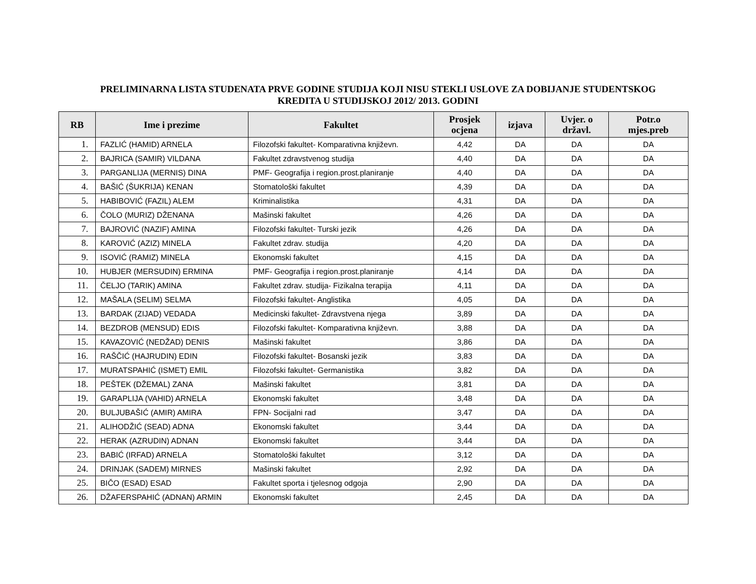PRELIMINARNA LISTA STUDENATA PRVE GODINE STUDIJA KOJI NISU STEKLI USLOVE ZA DOBIJANJE STUDENTSKOG
KREDITA U STUDIJSKOJ 2012/ 2013. GODINI
| RB | Ime i prezime | Fakultet | Prosjek ocjena | izjava | Uvjer. o državl. | Potr.o mjes.preb |
| --- | --- | --- | --- | --- | --- | --- |
| 1. | FAZLIĆ (HAMID) ARNELA | Filozofski fakultet- Komparativna književn. | 4,42 | DA | DA | DA |
| 2. | BAJRICA (SAMIR) VILDANA | Fakultet zdravstvenog studija | 4,40 | DA | DA | DA |
| 3. | PARGANLIJA (MERNIS) DINA | PMF- Geografija i region.prost.planiranje | 4,40 | DA | DA | DA |
| 4. | BAŠIĆ (ŠUKRIJA) KENAN | Stomatološki fakultet | 4,39 | DA | DA | DA |
| 5. | HABIBOVIĆ (FAZIL) ALEM | Kriminalistika | 4,31 | DA | DA | DA |
| 6. | ČOLO (MURIZ) DŽENANA | Mašinski fakultet | 4,26 | DA | DA | DA |
| 7. | BAJROVIĆ (NAZIF) AMINA | Filozofski fakultet- Turski jezik | 4,26 | DA | DA | DA |
| 8. | KAROVIĆ (AZIZ) MINELA | Fakultet zdrav. studija | 4,20 | DA | DA | DA |
| 9. | ISOVIĆ (RAMIZ) MINELA | Ekonomski fakultet | 4,15 | DA | DA | DA |
| 10. | HUBJER (MERSUDIN) ERMINA | PMF- Geografija i region.prost.planiranje | 4,14 | DA | DA | DA |
| 11. | ČELJO (TARIK) AMINA | Fakultet zdrav. studija- Fizikalna terapija | 4,11 | DA | DA | DA |
| 12. | MAŠALA (SELIM) SELMA | Filozofski fakultet- Anglistika | 4,05 | DA | DA | DA |
| 13. | BARDAK (ZIJAD) VEDADA | Medicinski fakultet- Zdravstvena njega | 3,89 | DA | DA | DA |
| 14. | BEZDROB (MENSUD) EDIS | Filozofski fakultet- Komparativna književn. | 3,88 | DA | DA | DA |
| 15. | KAVAZOVIĆ (NEDŽAD) DENIS | Mašinski fakultet | 3,86 | DA | DA | DA |
| 16. | RAŠČIĆ (HAJRUDIN) EDIN | Filozofski fakultet- Bosanski jezik | 3,83 | DA | DA | DA |
| 17. | MURATSPAHIĆ (ISMET) EMIL | Filozofski fakultet- Germanistika | 3,82 | DA | DA | DA |
| 18. | PEŠTEK (DŽEMAL) ZANA | Mašinski fakultet | 3,81 | DA | DA | DA |
| 19. | GARAPLIJA (VAHID) ARNELA | Ekonomski fakultet | 3,48 | DA | DA | DA |
| 20. | BULJUBAŠIĆ (AMIR) AMIRA | FPN- Socijalni rad | 3,47 | DA | DA | DA |
| 21. | ALIHODŽIĆ (SEAD) ADNA | Ekonomski fakultet | 3,44 | DA | DA | DA |
| 22. | HERAK (AZRUDIN) ADNAN | Ekonomski fakultet | 3,44 | DA | DA | DA |
| 23. | BABIĆ (IRFAD) ARNELA | Stomatološki fakultet | 3,12 | DA | DA | DA |
| 24. | DRINJAK (SADEM) MIRNES | Mašinski fakultet | 2,92 | DA | DA | DA |
| 25. | BIČO (ESAD) ESAD | Fakultet sporta i tjelesnog odgoja | 2,90 | DA | DA | DA |
| 26. | DŽAFERSPAHIĆ (ADNAN) ARMIN | Ekonomski fakultet | 2,45 | DA | DA | DA |